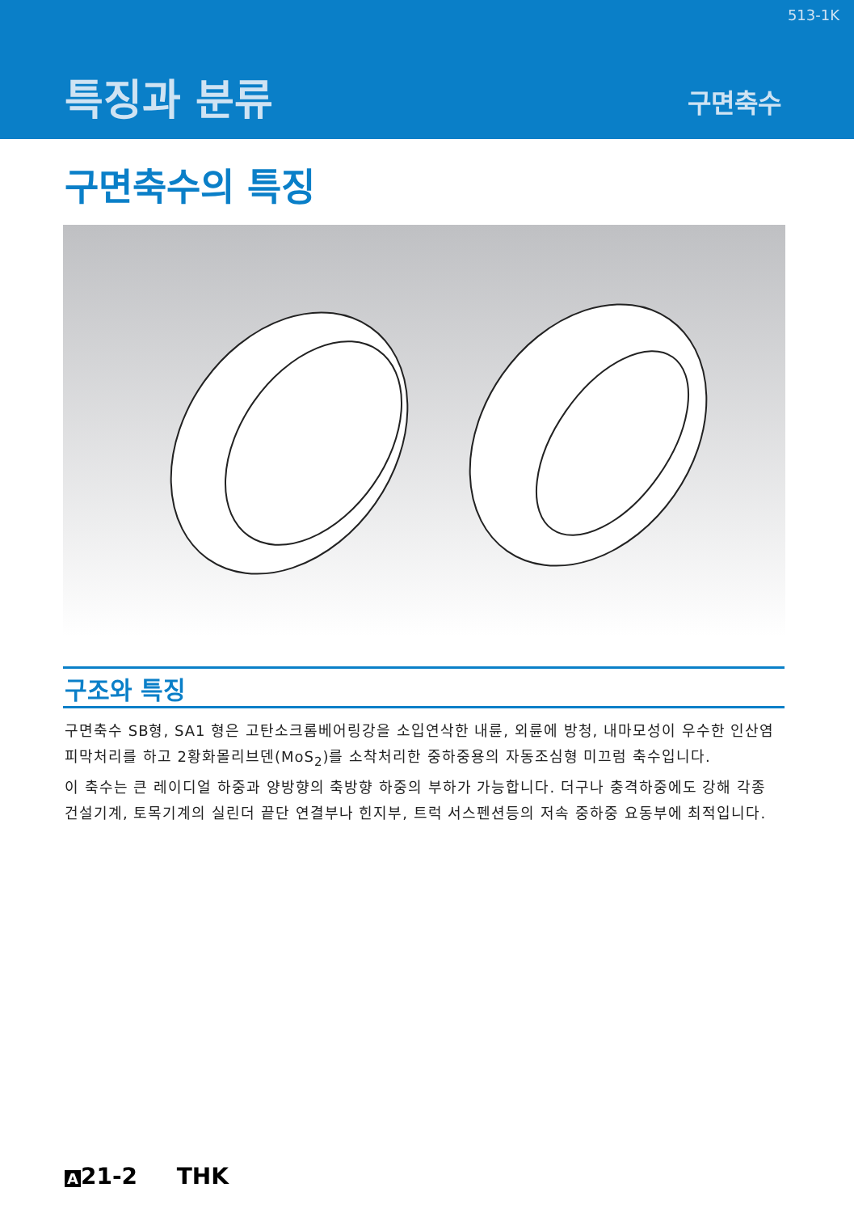513-1K
특징과 분류 구면축수
구면축수의 특징
구조와 특징
구면축수 SB형, SA1 형은 고탄소크롬베어링강을 소입연삭한 내륜, 외륜에 방청, 내마모성이 우수한 인산염피막처리를 하고 2황화몰리브덴(MoS<sub>2</sub>)를 소착처리한 중하중용의 자동조심형 미끄럼 축수입니다.
이 축수는 큰 레이디얼 하중과 양방향의 축방향 하중의 부하가 가능합니다. 더구나 충격하중에도 강해 각종 건설기계, 토목기계의 실린더 끝단 연결부나 힌지부, 트럭 서스펜션등의 저속 중하중 요동부에 최적입니다.
A 21-2 THK